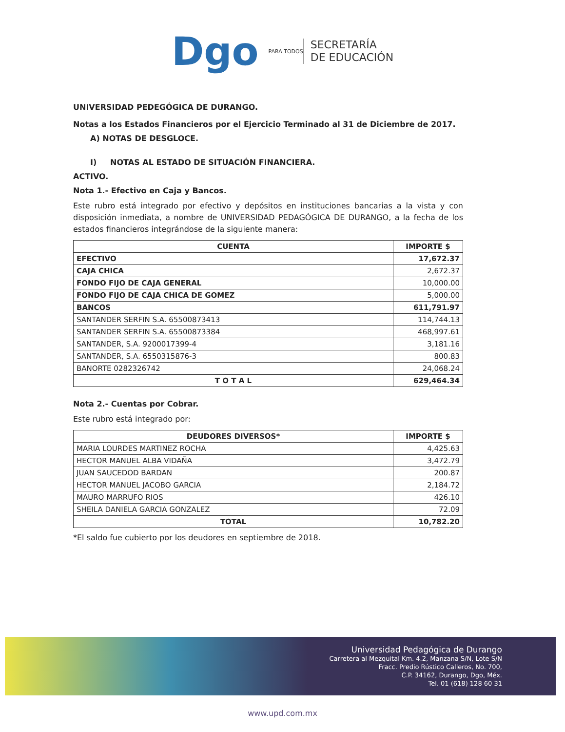Dgo
PARA TODOS
SECRETARÍA
DE EDUCACIÓN
UNIVERSIDAD PEDEGÓGICA DE DURANGO.
Notas a los Estados Financieros por el Ejercicio Terminado al 31 de Diciembre de 2017.
A) NOTAS DE DESGLOCE.
I) NOTAS AL ESTADO DE SITUACIÓN FINANCIERA.
ACTIVO.
Nota 1.- Efectivo en Caja y Bancos.
Este rubro está integrado por efectivo y depósitos en instituciones bancarias a la vista y con disposición inmediata, a nombre de UNIVERSIDAD PEDAGÓGICA DE DURANGO, a la fecha de los estados financieros integrándose de la siguiente manera:
| CUENTA | IMPORTE $ |
| --- | --- |
| EFECTIVO | 17,672.37 |
| CAJA CHICA | 2,672.37 |
| FONDO FIJO DE CAJA GENERAL | 10,000.00 |
| FONDO FIJO DE CAJA CHICA DE GOMEZ | 5,000.00 |
| BANCOS | 611,791.97 |
| SANTANDER SERFIN S.A. 65500873413 | 114,744.13 |
| SANTANDER SERFIN S.A. 65500873384 | 468,997.61 |
| SANTANDER, S.A. 9200017399-4 | 3,181.16 |
| SANTANDER, S.A. 6550315876-3 | 800.83 |
| BANORTE 0282326742 | 24,068.24 |
| T O T A L | 629,464.34 |
Nota 2.- Cuentas por Cobrar.
Este rubro está integrado por:
| DEUDORES DIVERSOS* | IMPORTE $ |
| --- | --- |
| MARIA LOURDES MARTINEZ ROCHA | 4,425.63 |
| HECTOR MANUEL ALBA VIDAÑA | 3,472.79 |
| JUAN SAUCEDOD BARDAN | 200.87 |
| HECTOR MANUEL JACOBO GARCIA | 2,184.72 |
| MAURO MARRUFO RIOS | 426.10 |
| SHEILA DANIELA GARCIA GONZALEZ | 72.09 |
| TOTAL | 10,782.20 |
*El saldo fue cubierto por los deudores en septiembre de 2018.
Universidad Pedagógica de Durango
Carretera al Mezquital Km. 4.2, Manzana S/N, Lote S/N
Fracc. Predio Rústico Calleros, No. 700,
C.P. 34162, Durango, Dgo, Méx.
Tel. 01 (618) 128 60 31
www.upd.com.mx